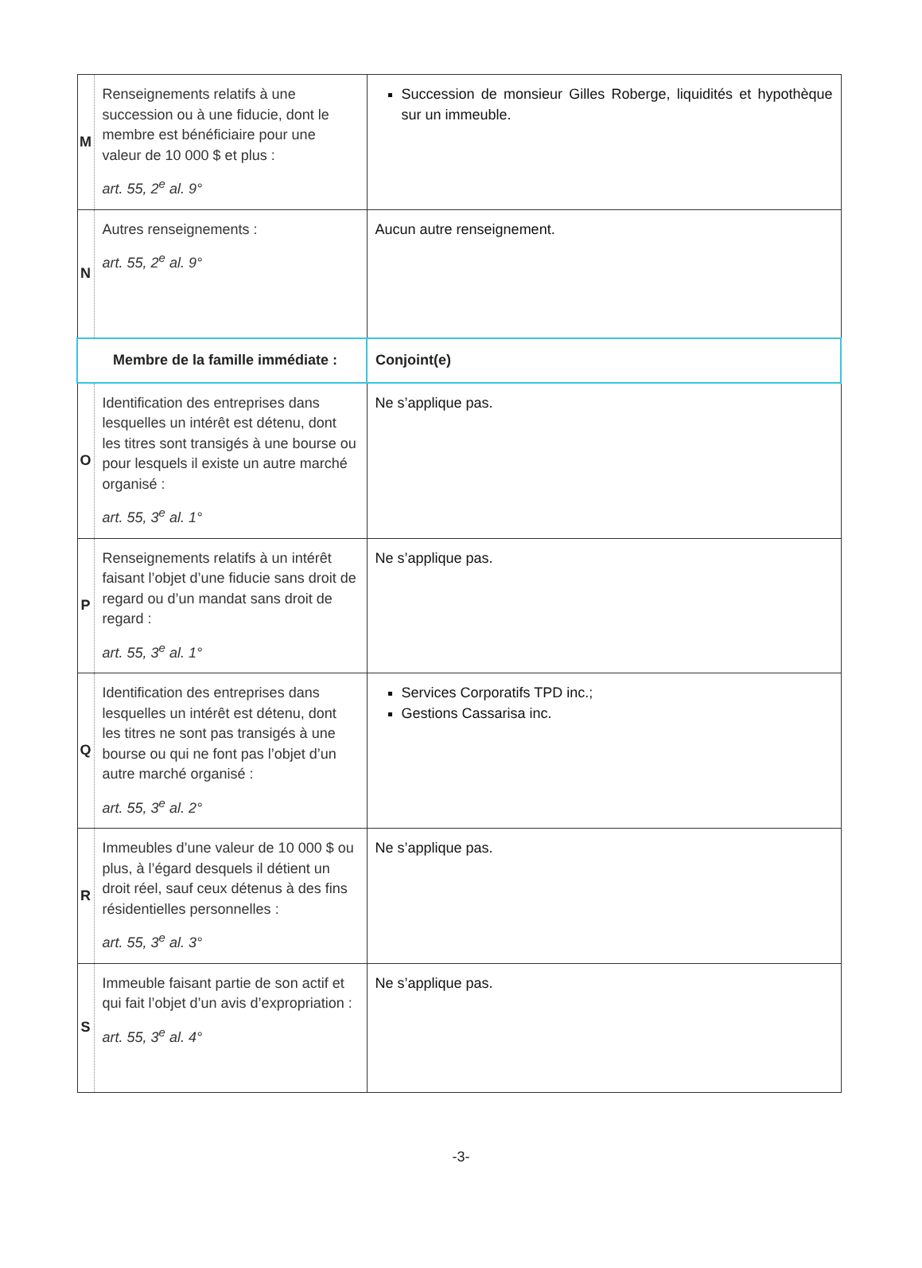| M | Renseignements relatifs à une succession ou à une fiducie, dont le membre est bénéficiaire pour une valeur de 10 000 $ et plus : art. 55, 2<sup>e</sup> al. 9° | Succession de monsieur Gilles Roberge, liquidités et hypothèque sur un immeuble. |
| N | Autres renseignements : art. 55, 2<sup>e</sup> al. 9° | Aucun autre renseignement. |
| Membre de la famille immédiate : | | Conjoint(e) |
| O | Identification des entreprises dans lesquelles un intérêt est détenu, dont les titres sont transigés à une bourse ou pour lesquels il existe un autre marché organisé : art. 55, 3<sup>e</sup> al. 1° | Ne s’applique pas. |
| P | Renseignements relatifs à un intérêt faisant l’objet d’une fiducie sans droit de regard ou d’un mandat sans droit de regard : art. 55, 3<sup>e</sup> al. 1° | Ne s’applique pas. |
| Q | Identification des entreprises dans lesquelles un intérêt est détenu, dont les titres ne sont pas transigés à une bourse ou qui ne font pas l’objet d’un autre marché organisé : art. 55, 3<sup>e</sup> al. 2° | Services Corporatifs TPD inc.; Gestions Cassarisa inc. |
| R | Immeubles d’une valeur de 10 000 $ ou plus, à l’égard desquels il détient un droit réel, sauf ceux détenus à des fins résidentielles personnelles : art. 55, 3<sup>e</sup> al. 3° | Ne s’applique pas. |
| S | Immeuble faisant partie de son actif et qui fait l’objet d’un avis d’expropriation : art. 55, 3<sup>e</sup> al. 4° | Ne s’applique pas. |
-3-